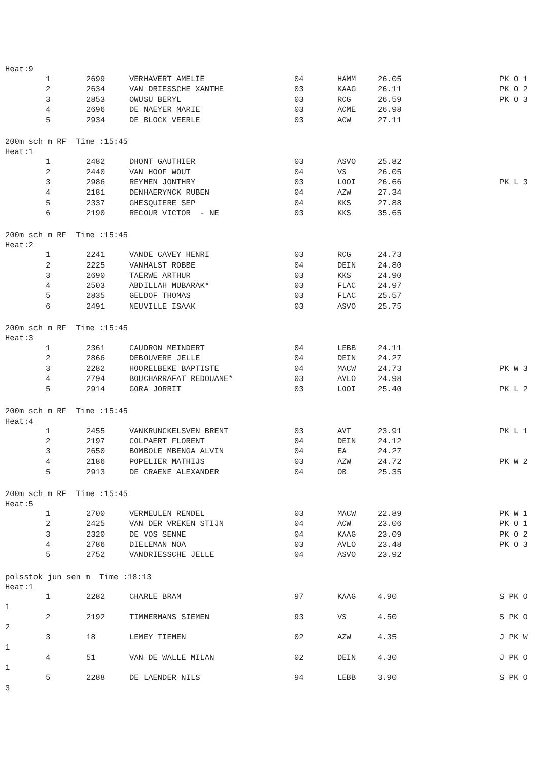Heat:9
| 1 | 2699 | VERHAVERT AMELIE | 04 | HAMM | 26.05 | PK O 1 |
| 2 | 2634 | VAN DRIESSCHE XANTHE | 03 | KAAG | 26.11 | PK O 2 |
| 3 | 2853 | OWUSU BERYL | 03 | RCG | 26.59 | PK O 3 |
| 4 | 2696 | DE NAEYER MARIE | 03 | ACME | 26.98 | |
| 5 | 2934 | DE BLOCK VEERLE | 03 | ACW | 27.11 | |
200m sch m RF Time :15:45
Heat:1
| 1 | 2482 | DHONT GAUTHIER | 03 | ASVO | 25.82 | |
| 2 | 2440 | VAN HOOF WOUT | 04 | VS | 26.05 | |
| 3 | 2986 | REYMEN JONTHRY | 03 | LOOI | 26.66 | PK L 3 |
| 4 | 2181 | DENHAERYNCK RUBEN | 04 | AZW | 27.34 | |
| 5 | 2337 | GHESQUIERE SEP | 04 | KKS | 27.88 | |
| 6 | 2190 | RECOUR VICTOR - NE | 03 | KKS | 35.65 | |
200m sch m RF Time :15:45
Heat:2
| 1 | 2241 | VANDE CAVEY HENRI | 03 | RCG | 24.73 | |
| 2 | 2225 | VANHALST ROBBE | 04 | DEIN | 24.80 | |
| 3 | 2690 | TAERWE ARTHUR | 03 | KKS | 24.90 | |
| 4 | 2503 | ABDILLAH MUBARAK* | 03 | FLAC | 24.97 | |
| 5 | 2835 | GELDOF THOMAS | 03 | FLAC | 25.57 | |
| 6 | 2491 | NEUVILLE ISAAK | 03 | ASVO | 25.75 | |
200m sch m RF Time :15:45
Heat:3
| 1 | 2361 | CAUDRON MEINDERT | 04 | LEBB | 24.11 | |
| 2 | 2866 | DEBOUVERE JELLE | 04 | DEIN | 24.27 | |
| 3 | 2282 | HOORELBEKE BAPTISTE | 04 | MACW | 24.73 | PK W 3 |
| 4 | 2794 | BOUCHARRAFAT REDOUANE* | 03 | AVLO | 24.98 | |
| 5 | 2914 | GORA JORRIT | 03 | LOOI | 25.40 | PK L 2 |
200m sch m RF Time :15:45
Heat:4
| 1 | 2455 | VANKRUNCKELSVEN BRENT | 03 | AVT | 23.91 | PK L 1 |
| 2 | 2197 | COLPAERT FLORENT | 04 | DEIN | 24.12 | |
| 3 | 2650 | BOMBOLE MBENGA ALVIN | 04 | EA | 24.27 | |
| 4 | 2186 | POPELIER MATHIJS | 03 | AZW | 24.72 | PK W 2 |
| 5 | 2913 | DE CRAENE ALEXANDER | 04 | OB | 25.35 | |
200m sch m RF Time :15:45
Heat:5
| 1 | 2700 | VERMEULEN RENDEL | 03 | MACW | 22.89 | PK W 1 |
| 2 | 2425 | VAN DER VREKEN STIJN | 04 | ACW | 23.06 | PK O 1 |
| 3 | 2320 | DE VOS SENNE | 04 | KAAG | 23.09 | PK O 2 |
| 4 | 2786 | DIELEMAN NOA | 03 | AVLO | 23.48 | PK O 3 |
| 5 | 2752 | VANDRIESSCHE JELLE | 04 | ASVO | 23.92 | |
polsstok jun sen m Time :18:13
Heat:1
| 1 | 2282 | CHARLE BRAM | 97 | KAAG | 4.90 | S PK O |
| 1 | | | | | | |
| 2 | 2192 | TIMMERMANS SIEMEN | 93 | VS | 4.50 | S PK O |
| 2 | | | | | | |
| 3 | 18 | LEMEY TIEMEN | 02 | AZW | 4.35 | J PK W |
| 1 | | | | | | |
| 4 | 51 | VAN DE WALLE MILAN | 02 | DEIN | 4.30 | J PK O |
| 1 | | | | | | |
| 5 | 2288 | DE LAENDER NILS | 94 | LEBB | 3.90 | S PK O |
| 3 | | | | | | |